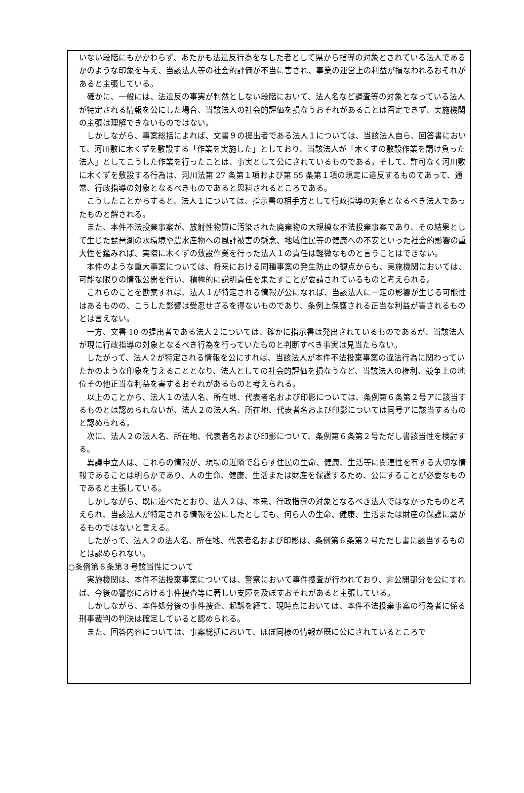いない段階にもかかわらず、あたかも法違反行為をなした者として県から指導の対象とされている法人であるかのような印象を与え、当該法人等の社会的評価が不当に害され、事業の運営上の利益が損なわれるおそれがあると主張している。
確かに、一般には、法違反の事実が判然としない段階において、法人名など調査等の対象となっている法人が特定される情報を公にした場合、当該法人の社会的評価を損なうおそれがあることは否定できず、実施機関の主張は理解できないものではない。
しかしながら、事案総括によれば、文書９の提出者である法人１については、当該法人自ら、回答書において、河川敷に木くずを敷設する「作業を実施した」としており、当該法人が「木くずの敷設作業を請け負った法人」としてこうした作業を行ったことは、事実として公にされているものである。そして、許可なく河川敷に木くずを敷設する行為は、河川法第 27 条第１項および第 55 条第１項の規定に違反するものであって、通常、行政指導の対象となるべきものであると思料されるところである。
こうしたことからすると、法人１については、指示書の相手方として行政指導の対象となるべき法人であったものと解される。
また、本件不法投棄事案が、放射性物質に汚染された廃棄物の大規模な不法投棄事案であり、その結果として生じた琵琶湖の水環境や農水産物への風評被害の懸念、地域住民等の健康への不安といった社会的影響の重大性を鑑みれば、実際に木くずの敷設作業を行った法人１の責任は軽微なものと言うことはできない。
本件のような重大事案については、将来における同種事案の発生防止の観点からも、実施機関においては、可能な限りの情報公開を行い、積極的に説明責任を果たすことが要請されているものと考えられる。
これらのことを勘案すれば、法人１が特定される情報が公になれば、当該法人に一定の影響が生じる可能性はあるものの、こうした影響は受忍せざるを得ないものであり、条例上保護される正当な利益が害されるものとは言えない。
一方、文書 10 の提出者である法人２については、確かに指示書は発出されているものであるが、当該法人が現に行政指導の対象となるべき行為を行っていたものと判断すべき事実は見当たらない。
したがって、法人２が特定される情報を公にすれば、当該法人が本件不法投棄事案の違法行為に関わっていたかのような印象を与えることとなり、法人としての社会的評価を損なうなど、当該法人の権利、競争上の地位その他正当な利益を害するおそれがあるものと考えられる。
以上のことから、法人１の法人名、所在地、代表者名および印影については、条例第６条第２号アに該当するものとは認められないが、法人２の法人名、所在地、代表者名および印影については同号アに該当するものと認められる。
次に、法人２の法人名、所在地、代表者名および印影について、条例第６条第２号ただし書該当性を検討する。
異議申立人は、これらの情報が、現場の近隣で暮らす住民の生命、健康、生活等に関連性を有する大切な情報であることは明らかであり、人の生命、健康、生活または財産を保護するため、公にすることが必要なものであると主張している。
しかしながら、既に述べたとおり、法人２は、本来、行政指導の対象となるべき法人ではなかったものと考えられ、当該法人が特定される情報を公にしたとしても、何ら人の生命、健康、生活または財産の保護に繋がるものではないと言える。
したがって、法人２の法人名、所在地、代表者名および印影は、条例第６条第２号ただし書に該当するものとは認められない。
○条例第６条第３号該当性について
実施機関は、本件不法投棄事案については、警察において事件捜査が行われており、非公開部分を公にすれば、今後の警察における事件捜査等に著しい支障を及ぼすおそれがあると主張している。
しかしながら、本件処分後の事件捜査、起訴を経て、現時点においては、本件不法投棄事案の行為者に係る刑事裁判の判決は確定していると認められる。
また、回答内容については、事案総括において、ほぼ同様の情報が既に公にされているところで